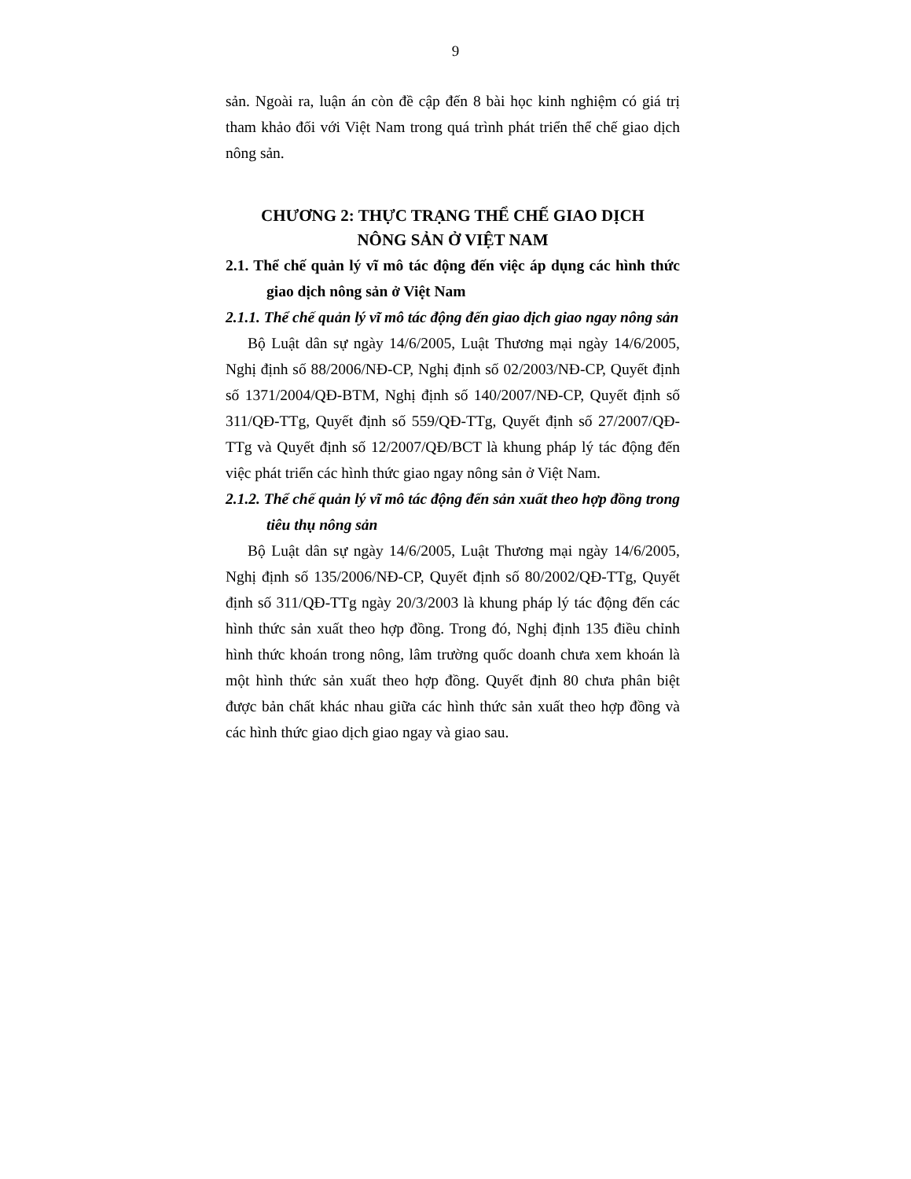9
sản. Ngoài ra, luận án còn đề cập đến 8 bài học kinh nghiệm có giá trị tham khảo đối với Việt Nam trong quá trình phát triển thể chế giao dịch nông sản.
CHƯƠNG 2: THỰC TRẠNG THỂ CHẾ GIAO DỊCH
NÔNG SẢN Ở VIỆT NAM
2.1. Thể chế quản lý vĩ mô tác động đến việc áp dụng các hình thức giao dịch nông sản ở Việt Nam
2.1.1. Thể chế quản lý vĩ mô tác động đến giao dịch giao ngay nông sản
Bộ Luật dân sự ngày 14/6/2005, Luật Thương mại ngày 14/6/2005, Nghị định số 88/2006/NĐ-CP, Nghị định số 02/2003/NĐ-CP, Quyết định số 1371/2004/QĐ-BTM, Nghị định số 140/2007/NĐ-CP, Quyết định số 311/QĐ-TTg, Quyết định số 559/QĐ-TTg, Quyết định số 27/2007/QĐ-TTg và Quyết định số 12/2007/QĐ/BCT là khung pháp lý tác động đến việc phát triển các hình thức giao ngay nông sản ở Việt Nam.
2.1.2. Thể chế quản lý vĩ mô tác động đến sản xuất theo hợp đồng trong tiêu thụ nông sản
Bộ Luật dân sự ngày 14/6/2005, Luật Thương mại ngày 14/6/2005, Nghị định số 135/2006/NĐ-CP, Quyết định số 80/2002/QĐ-TTg, Quyết định số 311/QĐ-TTg ngày 20/3/2003 là khung pháp lý tác động đến các hình thức sản xuất theo hợp đồng. Trong đó, Nghị định 135 điều chỉnh hình thức khoán trong nông, lâm trường quốc doanh chưa xem khoán là một hình thức sản xuất theo hợp đồng. Quyết định 80 chưa phân biệt được bản chất khác nhau giữa các hình thức sản xuất theo hợp đồng và các hình thức giao dịch giao ngay và giao sau.